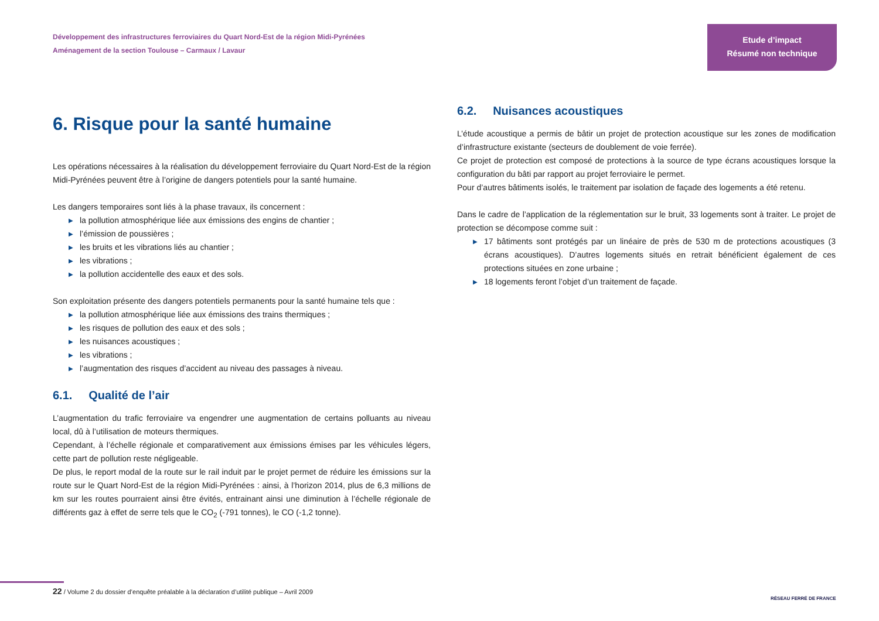Développement des infrastructures ferroviaires du Quart Nord-Est de la région Midi-Pyrénées
Aménagement de la section Toulouse – Carmaux / Lavaur
Etude d’impact
Résumé non technique
6. Risque pour la santé humaine
Les opérations nécessaires à la réalisation du développement ferroviaire du Quart Nord-Est de la région Midi-Pyrénées peuvent être à l’origine de dangers potentiels pour la santé humaine.
Les dangers temporaires sont liés à la phase travaux, ils concernent :
▶ la pollution atmosphérique liée aux émissions des engins de chantier ;
▶ l’émission de poussières ;
▶ les bruits et les vibrations liés au chantier ;
▶ les vibrations ;
▶ la pollution accidentelle des eaux et des sols.
Son exploitation présente des dangers potentiels permanents pour la santé humaine tels que :
▶ la pollution atmosphérique liée aux émissions des trains thermiques ;
▶ les risques de pollution des eaux et des sols ;
▶ les nuisances acoustiques ;
▶ les vibrations ;
▶ l’augmentation des risques d’accident au niveau des passages à niveau.
6.1. Qualité de l’air
L’augmentation du trafic ferroviaire va engendrer une augmentation de certains polluants au niveau local, dû à l’utilisation de moteurs thermiques.
Cependant, à l’échelle régionale et comparativement aux émissions émises par les véhicules légers, cette part de pollution reste négligeable.
De plus, le report modal de la route sur le rail induit par le projet permet de réduire les émissions sur la route sur le Quart Nord-Est de la région Midi-Pyrénées : ainsi, à l’horizon 2014, plus de 6,3 millions de km sur les routes pourraient ainsi être évités, entrainant ainsi une diminution à l’échelle régionale de différents gaz à effet de serre tels que le CO<sub>2</sub> (-791 tonnes), le CO (-1,2 tonne).
6.2. Nuisances acoustiques
L’étude acoustique a permis de bâtir un projet de protection acoustique sur les zones de modification d’infrastructure existante (secteurs de doublement de voie ferrée).
Ce projet de protection est composé de protections à la source de type écrans acoustiques lorsque la configuration du bâti par rapport au projet ferroviaire le permet.
Pour d’autres bâtiments isolés, le traitement par isolation de façade des logements a été retenu.
Dans le cadre de l’application de la réglementation sur le bruit, 33 logements sont à traiter. Le projet de protection se décompose comme suit :
▶ 17 bâtiments sont protégés par un linéaire de près de 530 m de protections acoustiques (3 écrans acoustiques). D’autres logements situés en retrait bénéficient également de ces protections situées en zone urbaine ;
▶ 18 logements feront l’objet d’un traitement de façade.
22 / Volume 2 du dossier d’enquête préalable à la déclaration d’utilité publique – Avril 2009
RÉSEAU FERRÉ DE FRANCE